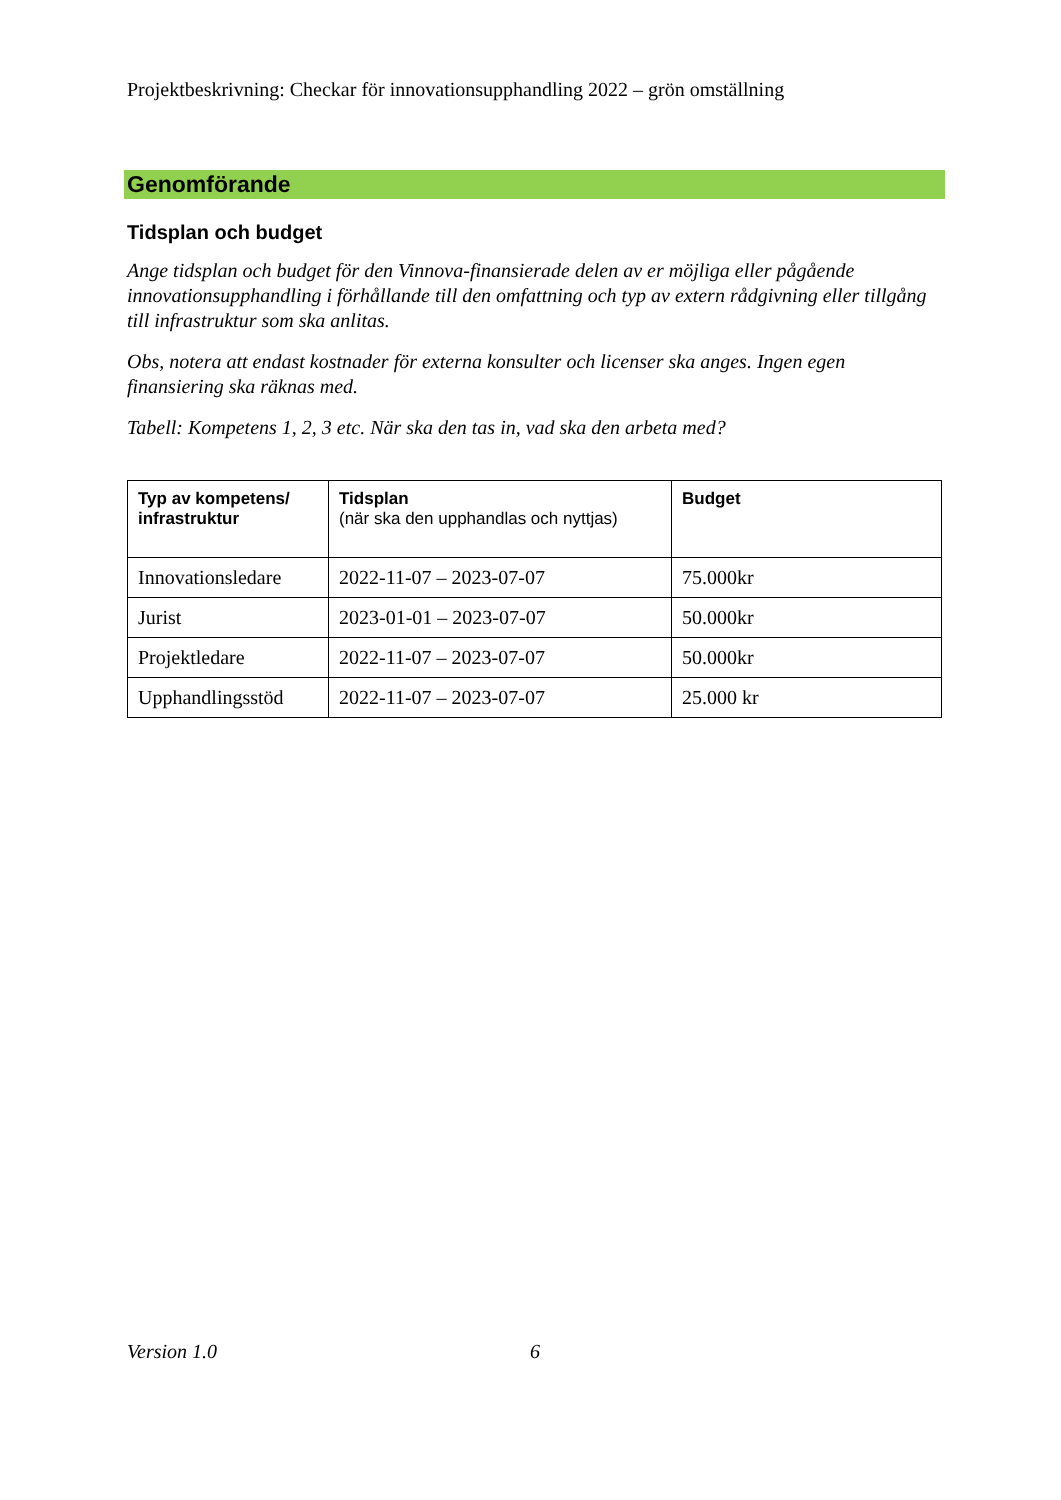Projektbeskrivning: Checkar för innovationsupphandling 2022 – grön omställning
Genomförande
Tidsplan och budget
Ange tidsplan och budget för den Vinnova-finansierade delen av er möjliga eller pågående innovationsupphandling i förhållande till den omfattning och typ av extern rådgivning eller tillgång till infrastruktur som ska anlitas.
Obs, notera att endast kostnader för externa konsulter och licenser ska anges. Ingen egen finansiering ska räknas med.
Tabell: Kompetens 1, 2, 3 etc. När ska den tas in, vad ska den arbeta med?
| Typ av kompetens/ infrastruktur | Tidsplan (när ska den upphandlas och nyttjas) | Budget |
| --- | --- | --- |
| Innovationsledare | 2022-11-07 – 2023-07-07 | 75.000kr |
| Jurist | 2023-01-01 – 2023-07-07 | 50.000kr |
| Projektledare | 2022-11-07 – 2023-07-07 | 50.000kr |
| Upphandlingsstöd | 2022-11-07 – 2023-07-07 | 25.000 kr |
Version 1.0 6